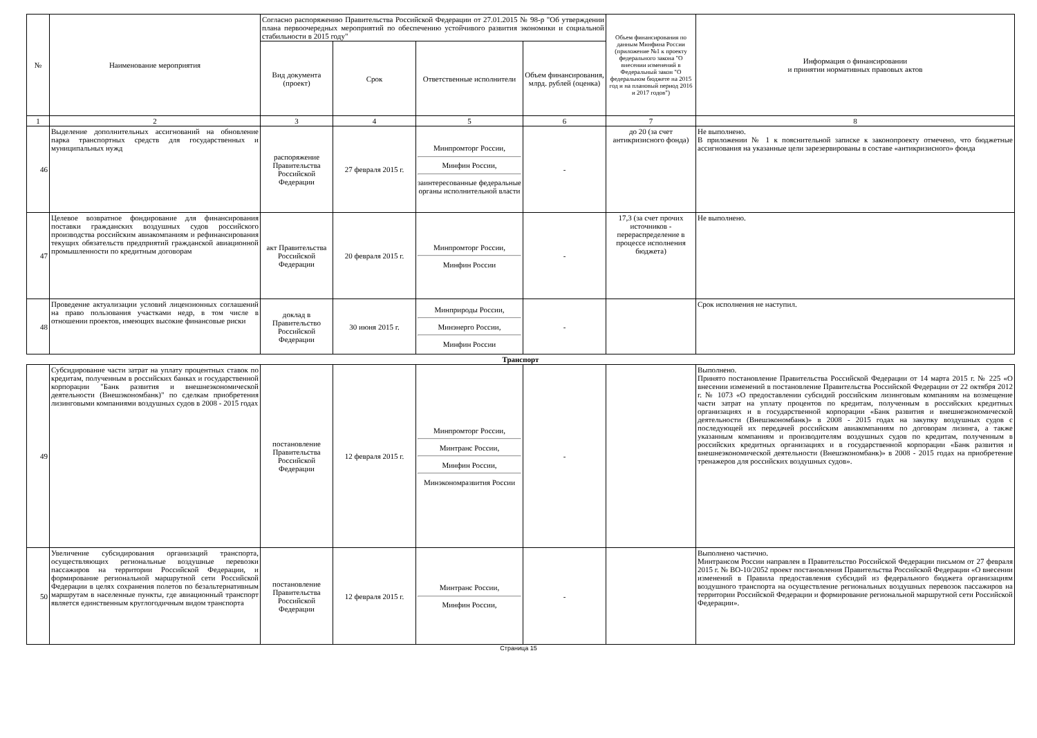| № | Наименование мероприятия | Согласно распоряжению Правительства Российской Федерации от 27.01.2015 № 98-р "Об утверждении плана первоочередных мероприятий по обеспечению устойчивого развития экономики и социальной стабильности в 2015 году" | | | | Объем финансирования по данным Минфина России (приложение №1 к проекту федерального закона "О внесении изменений в Федеральный закон "О федеральном бюджете на 2015 год и на плановый период 2016 и 2017 годов") | Информация о финансировании и принятии нормативных правовых актов |
| --- | --- | --- | --- | --- | --- | --- | --- |
| | | Вид документа (проект) | Срок | Ответственные исполнители | Объем финансирования, млрд. рублей (оценка) | | |
| 1 | 2 | 3 | 4 | 5 | 6 | 7 | 8 |
| 46 | Выделение дополнительных ассигнований на обновление парка транспортных средств для государственных и муниципальных нужд | распоряжение Правительства Российской Федерации | 27 февраля 2015 г. | Минпромторг России, Минфин России, заинтересованные федеральные органы исполнительной власти | - | до 20 (за счет антикризисного фонда) | Не выполнено. В приложении № 1 к пояснительной записке к законопроекту отмечено, что бюджетные ассигнования на указанные цели зарезервированы в составе «антикризисного» фонда |
| 47 | Целевое возвратное фондирование для финансирования поставки гражданских воздушных судов российского производства российским авиакомпаниям и рефинансирования текущих обязательств предприятий гражданской авиационной промышленности по кредитным договорам | акт Правительства Российской Федерации | 20 февраля 2015 г. | Минпромторг России, Минфин России | - | 17,3 (за счет прочих источников - перераспределение в процессе исполнения бюджета) | Не выполнено. |
| 48 | Проведение актуализации условий лицензионных соглашений на право пользования участками недр, в том числе в отношении проектов, имеющих высокие финансовые риски | доклад в Правительство Российской Федерации | 30 июня 2015 г. | Минприроды России, Минэнерго России, Минфин России | - | | Срок исполнения не наступил. |
| Транспорт | | | | | | | |
| 49 | Субсидирование части затрат на уплату процентных ставок по кредитам, полученным в российских банках и государственной корпорации "Банк развития и внешнеэкономической деятельности (Внешэкономбанк)" по сделкам приобретения лизинговыми компаниями воздушных судов в 2008 - 2015 годах | постановление Правительства Российской Федерации | 12 февраля 2015 г. | Минпромторг России, Минтранс России, Минфин России, Минэкономразвития России | - | | Выполнено. Принято постановление Правительства Российской Федерации от 14 марта 2015 г. № 225 «О внесении изменений в постановление Правительства Российской Федерации от 22 октября 2012 г. № 1073 «О предоставлении субсидий российским лизинговым компаниям на возмещение части затрат на уплату процентов по кредитам, полученным в российских кредитных организациях и в государственной корпорации «Банк развития и внешнеэкономической деятельности (Внешэкономбанк)» в 2008 - 2015 годах на закупку воздушных судов с последующей их передачей российским авиакомпаниям по договорам лизинга, а также указанным компаниям и производителям воздушных судов по кредитам, полученным в российских кредитных организациях и в государственной корпорации «Банк развития и внешнеэкономической деятельности (Внешэкономбанк)» в 2008 - 2015 годах на приобретение тренажеров для российских воздушных судов». |
| 50 | Увеличение субсидирования организаций транспорта, осуществляющих региональные воздушные перевозки пассажиров на территории Российской Федерации, и формирование региональной маршрутной сети Российской Федерации в целях сохранения полетов по безальтернативным маршрутам в населенные пункты, где авиационный транспорт является единственным круглогодичным видом транспорта | постановление Правительства Российской Федерации | 12 февраля 2015 г. | Минтранс России, Минфин России, | - | | Выполнено частично. Минтрансом России направлен в Правительство Российской Федерации письмом от 27 февраля 2015 г. № ВО-10/2052 проект постановления Правительства Российской Федерации «О внесении изменений в Правила предоставления субсидий из федерального бюджета организациям воздушного транспорта на осуществление региональных воздушных перевозок пассажиров на территории Российской Федерации и формирование региональной маршрутной сети Российской Федерации». |
Страница 15